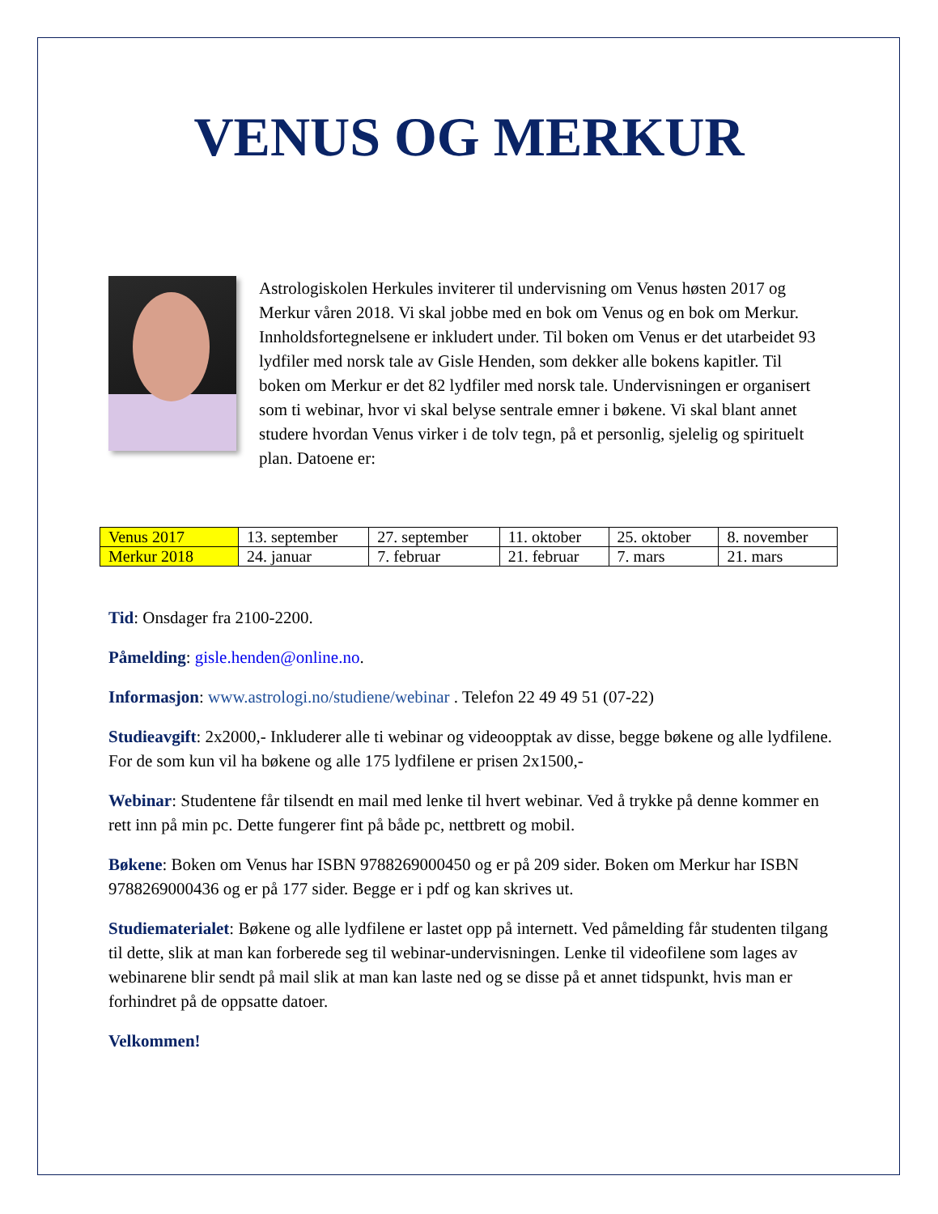VENUS OG MERKUR
Astrologiskolen Herkules inviterer til undervisning om Venus høsten 2017 og Merkur våren 2018. Vi skal jobbe med en bok om Venus og en bok om Merkur. Innholdsfortegnelsene er inkludert under. Til boken om Venus er det utarbeidet 93 lydfiler med norsk tale av Gisle Henden, som dekker alle bokens kapitler. Til boken om Merkur er det 82 lydfiler med norsk tale. Undervisningen er organisert som ti webinar, hvor vi skal belyse sentrale emner i bøkene. Vi skal blant annet studere hvordan Venus virker i de tolv tegn, på et personlig, sjelelig og spirituelt plan. Datoene er:
| Venus 2017 | 13. september | 27. september | 11. oktober | 25. oktober | 8. november |
| Merkur 2018 | 24. januar | 7. februar | 21. februar | 7. mars | 21. mars |
Tid: Onsdager fra 2100-2200.
Påmelding: gisle.henden@online.no.
Informasjon: www.astrologi.no/studiene/webinar . Telefon 22 49 49 51 (07-22)
Studieavgift: 2x2000,- Inkluderer alle ti webinar og videoopptak av disse, begge bøkene og alle lydfilene. For de som kun vil ha bøkene og alle 175 lydfilene er prisen 2x1500,-
Webinar: Studentene får tilsendt en mail med lenke til hvert webinar. Ved å trykke på denne kommer en rett inn på min pc. Dette fungerer fint på både pc, nettbrett og mobil.
Bøkene: Boken om Venus har ISBN 9788269000450 og er på 209 sider. Boken om Merkur har ISBN 9788269000436 og er på 177 sider. Begge er i pdf og kan skrives ut.
Studiematerialet: Bøkene og alle lydfilene er lastet opp på internett. Ved påmelding får studenten tilgang til dette, slik at man kan forberede seg til webinar-undervisningen. Lenke til videofilene som lages av webinarene blir sendt på mail slik at man kan laste ned og se disse på et annet tidspunkt, hvis man er forhindret på de oppsatte datoer.
Velkommen!